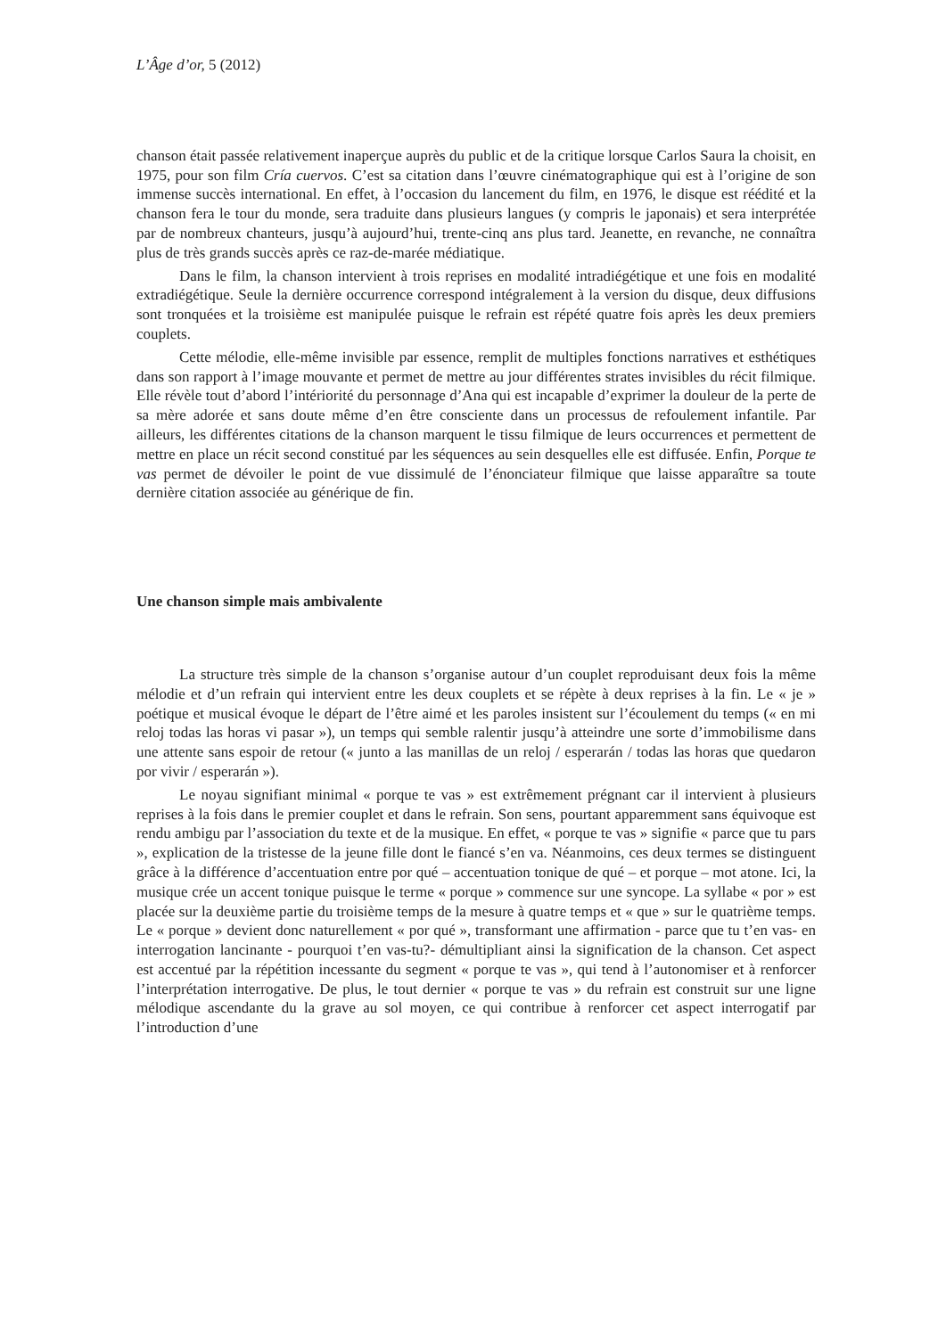L’Âge d’or, 5 (2012)
chanson était passée relativement inaperçue auprès du public et de la critique lorsque Carlos Saura la choisit, en 1975, pour son film Cría cuervos. C’est sa citation dans l’œuvre cinématographique qui est à l’origine de son immense succès international. En effet, à l’occasion du lancement du film, en 1976, le disque est réédité et la chanson fera le tour du monde, sera traduite dans plusieurs langues (y compris le japonais) et sera interprétée par de nombreux chanteurs, jusqu’à aujourd’hui, trente-cinq ans plus tard. Jeanette, en revanche, ne connaîtra plus de très grands succès après ce raz-de-marée médiatique.
Dans le film, la chanson intervient à trois reprises en modalité intradiégétique et une fois en modalité extradiégétique. Seule la dernière occurrence correspond intégralement à la version du disque, deux diffusions sont tronquées et la troisième est manipulée puisque le refrain est répété quatre fois après les deux premiers couplets.
Cette mélodie, elle-même invisible par essence, remplit de multiples fonctions narratives et esthétiques dans son rapport à l’image mouvante et permet de mettre au jour différentes strates invisibles du récit filmique. Elle révèle tout d’abord l’intériorité du personnage d’Ana qui est incapable d’exprimer la douleur de la perte de sa mère adorée et sans doute même d’en être consciente dans un processus de refoulement infantile. Par ailleurs, les différentes citations de la chanson marquent le tissu filmique de leurs occurrences et permettent de mettre en place un récit second constitué par les séquences au sein desquelles elle est diffusée. Enfin, Porque te vas permet de dévoiler le point de vue dissimulé de l’énonciateur filmique que laisse apparaître sa toute dernière citation associée au générique de fin.
Une chanson simple mais ambivalente
La structure très simple de la chanson s’organise autour d’un couplet reproduisant deux fois la même mélodie et d’un refrain qui intervient entre les deux couplets et se répète à deux reprises à la fin. Le « je » poétique et musical évoque le départ de l’être aimé et les paroles insistent sur l’écoulement du temps (« en mi reloj todas las horas vi pasar »), un temps qui semble ralentir jusqu’à atteindre une sorte d’immobilisme dans une attente sans espoir de retour (« junto a las manillas de un reloj / esperarán / todas las horas que quedaron por vivir / esperarán »).
Le noyau signifiant minimal « porque te vas » est extrêmement prégnant car il intervient à plusieurs reprises à la fois dans le premier couplet et dans le refrain. Son sens, pourtant apparemment sans équivoque est rendu ambigu par l’association du texte et de la musique. En effet, « porque te vas » signifie « parce que tu pars », explication de la tristesse de la jeune fille dont le fiancé s’en va. Néanmoins, ces deux termes se distinguent grâce à la différence d’accentuation entre por qué – accentuation tonique de qué – et porque – mot atone. Ici, la musique crée un accent tonique puisque le terme « porque » commence sur une syncope. La syllabe « por » est placée sur la deuxième partie du troisième temps de la mesure à quatre temps et « que » sur le quatrième temps. Le « porque » devient donc naturellement « por qué », transformant une affirmation - parce que tu t’en vas- en interrogation lancinante - pourquoi t’en vas-tu?- démultipliant ainsi la signification de la chanson. Cet aspect est accentué par la répétition incessante du segment « porque te vas », qui tend à l’autonomiser et à renforcer l’interprétation interrogative. De plus, le tout dernier « porque te vas » du refrain est construit sur une ligne mélodique ascendante du la grave au sol moyen, ce qui contribue à renforcer cet aspect interrogatif par l’introduction d’une